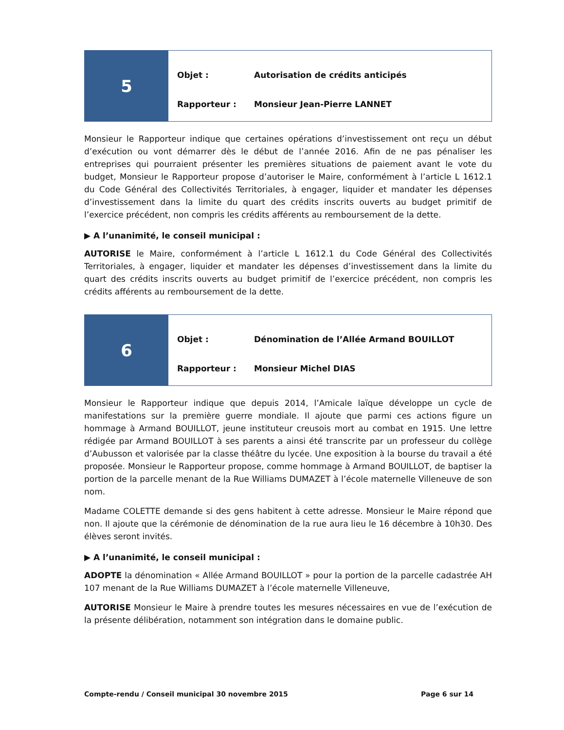5
Objet : Autorisation de crédits anticipés
Rapporteur : Monsieur Jean-Pierre LANNET
Monsieur le Rapporteur indique que certaines opérations d’investissement ont reçu un début d’exécution ou vont démarrer dès le début de l’année 2016. Afin de ne pas pénaliser les entreprises qui pourraient présenter les premières situations de paiement avant le vote du budget, Monsieur le Rapporteur propose d’autoriser le Maire, conformément à l’article L 1612.1 du Code Général des Collectivités Territoriales, à engager, liquider et mandater les dépenses d’investissement dans la limite du quart des crédits inscrits ouverts au budget primitif de l’exercice précédent, non compris les crédits afférents au remboursement de la dette.
▶ A l’unanimité, le conseil municipal :
AUTORISE le Maire, conformément à l’article L 1612.1 du Code Général des Collectivités Territoriales, à engager, liquider et mandater les dépenses d’investissement dans la limite du quart des crédits inscrits ouverts au budget primitif de l’exercice précédent, non compris les crédits afférents au remboursement de la dette.
6
Objet : Dénomination de l’Allée Armand BOUILLOT
Rapporteur : Monsieur Michel DIAS
Monsieur le Rapporteur indique que depuis 2014, l’Amicale laïque développe un cycle de manifestations sur la première guerre mondiale. Il ajoute que parmi ces actions figure un hommage à Armand BOUILLOT, jeune instituteur creusois mort au combat en 1915. Une lettre rédigée par Armand BOUILLOT à ses parents a ainsi été transcrite par un professeur du collège d’Aubusson et valorisée par la classe théâtre du lycée. Une exposition à la bourse du travail a été proposée. Monsieur le Rapporteur propose, comme hommage à Armand BOUILLOT, de baptiser la portion de la parcelle menant de la Rue Williams DUMAZET à l’école maternelle Villeneuve de son nom.
Madame COLETTE demande si des gens habitent à cette adresse. Monsieur le Maire répond que non. Il ajoute que la cérémonie de dénomination de la rue aura lieu le 16 décembre à 10h30. Des élèves seront invités.
▶ A l’unanimité, le conseil municipal :
ADOPTE la dénomination « Allée Armand BOUILLOT » pour la portion de la parcelle cadastrée AH 107 menant de la Rue Williams DUMAZET à l’école maternelle Villeneuve,
AUTORISE Monsieur le Maire à prendre toutes les mesures nécessaires en vue de l’exécution de la présente délibération, notamment son intégration dans le domaine public.
Compte-rendu / Conseil municipal 30 novembre 2015 Page 6 sur 14